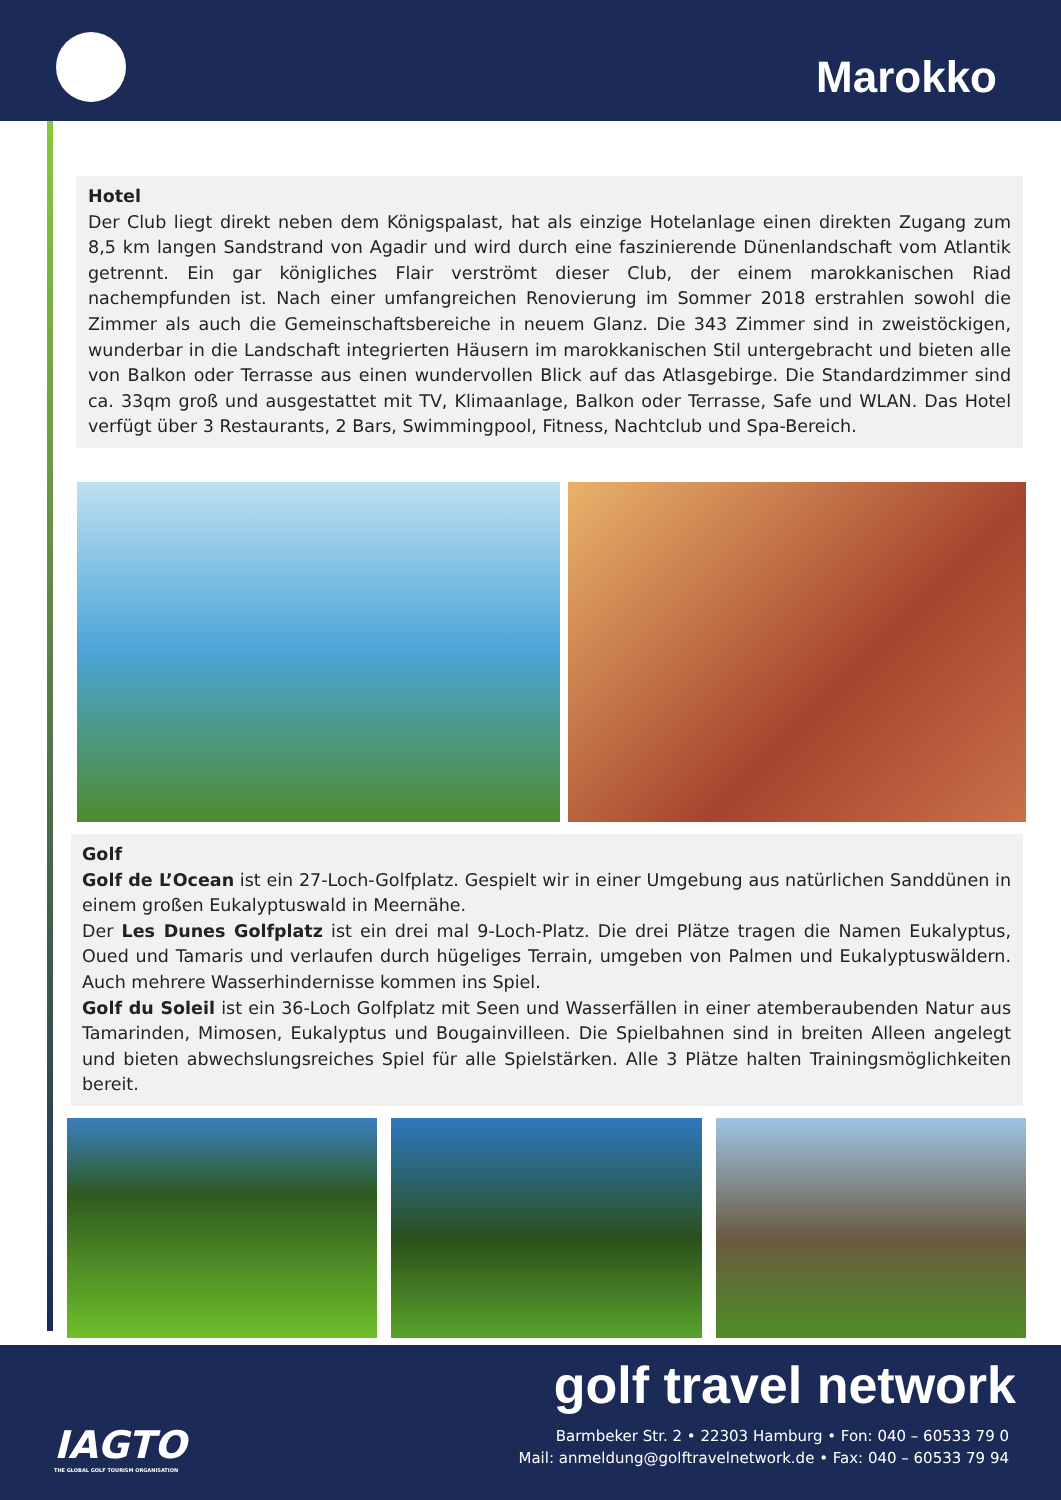Marokko
Hotel
Der Club liegt direkt neben dem Königspalast, hat als einzige Hotelanlage einen direkten Zugang zum 8,5 km langen Sandstrand von Agadir und wird durch eine faszinierende Dünenlandschaft vom Atlantik getrennt. Ein gar königliches Flair verströmt dieser Club, der einem marokkanischen Riad nachempfunden ist. Nach einer umfangreichen Renovierung im Sommer 2018 erstrahlen sowohl die Zimmer als auch die Gemeinschaftsbereiche in neuem Glanz. Die 343 Zimmer sind in zweistöckigen, wunderbar in die Landschaft integrierten Häusern im marokkanischen Stil untergebracht und bieten alle von Balkon oder Terrasse aus einen wundervollen Blick auf das Atlasgebirge. Die Standardzimmer sind ca. 33qm groß und ausgestattet mit TV, Klimaanlage, Balkon oder Terrasse, Safe und WLAN. Das Hotel verfügt über 3 Restaurants, 2 Bars, Swimmingpool, Fitness, Nachtclub und Spa-Bereich.
Golf
Golf de L’Ocean ist ein 27-Loch-Golfplatz. Gespielt wir in einer Umgebung aus natürlichen Sanddünen in einem großen Eukalyptuswald in Meernähe.
Der Les Dunes Golfplatz ist ein drei mal 9-Loch-Platz. Die drei Plätze tragen die Namen Eukalyptus, Oued und Tamaris und verlaufen durch hügeliges Terrain, umgeben von Palmen und Eukalyptuswäldern. Auch mehrere Wasserhindernisse kommen ins Spiel.
Golf du Soleil ist ein 36-Loch Golfplatz mit Seen und Wasserfällen in einer atemberaubenden Natur aus Tamarinden, Mimosen, Eukalyptus und Bougainvilleen. Die Spielbahnen sind in breiten Alleen angelegt und bieten abwechslungsreiches Spiel für alle Spielstärken. Alle 3 Plätze halten Trainingsmöglichkeiten bereit.
golf travel network
IAGTO
THE GLOBAL GOLF TOURISM ORGANISATION
Barmbeker Str. 2 • 22303 Hamburg • Fon: 040 – 60533 79 0
Mail: anmeldung@golftravelnetwork.de • Fax: 040 – 60533 79 94